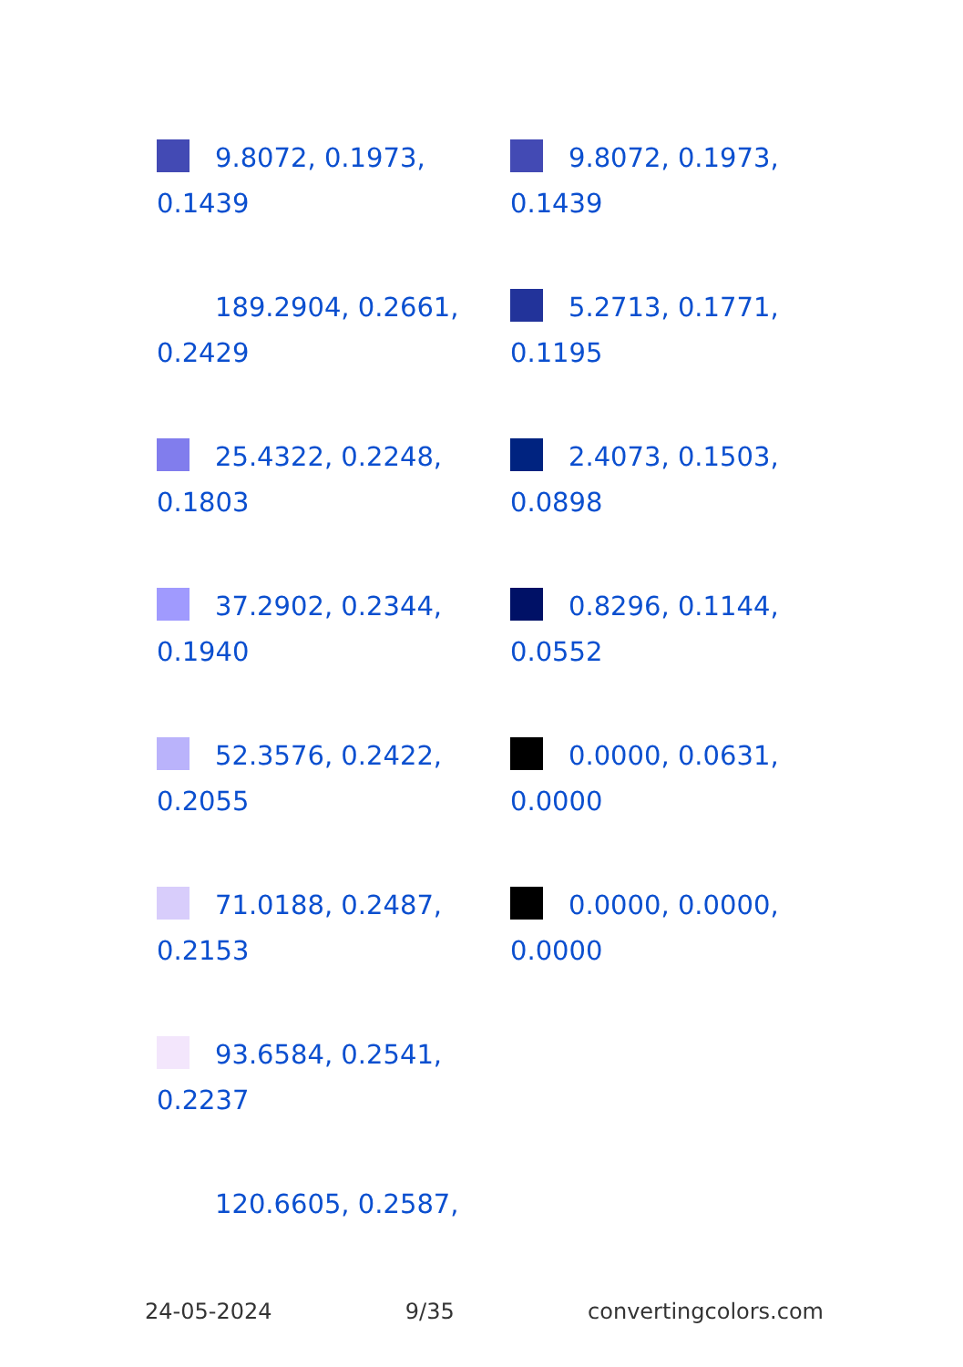9.8072, 0.1973,
0.1439
9.8072, 0.1973,
0.1439
189.2904, 0.2661,
0.2429
5.2713, 0.1771,
0.1195
25.4322, 0.2248,
0.1803
2.4073, 0.1503,
0.0898
37.2902, 0.2344,
0.1940
0.8296, 0.1144,
0.0552
52.3576, 0.2422,
0.2055
0.0000, 0.0631,
0.0000
71.0188, 0.2487,
0.2153
0.0000, 0.0000,
0.0000
93.6584, 0.2541,
0.2237
120.6605, 0.2587,
24-05-2024 9/35 convertingcolors.com